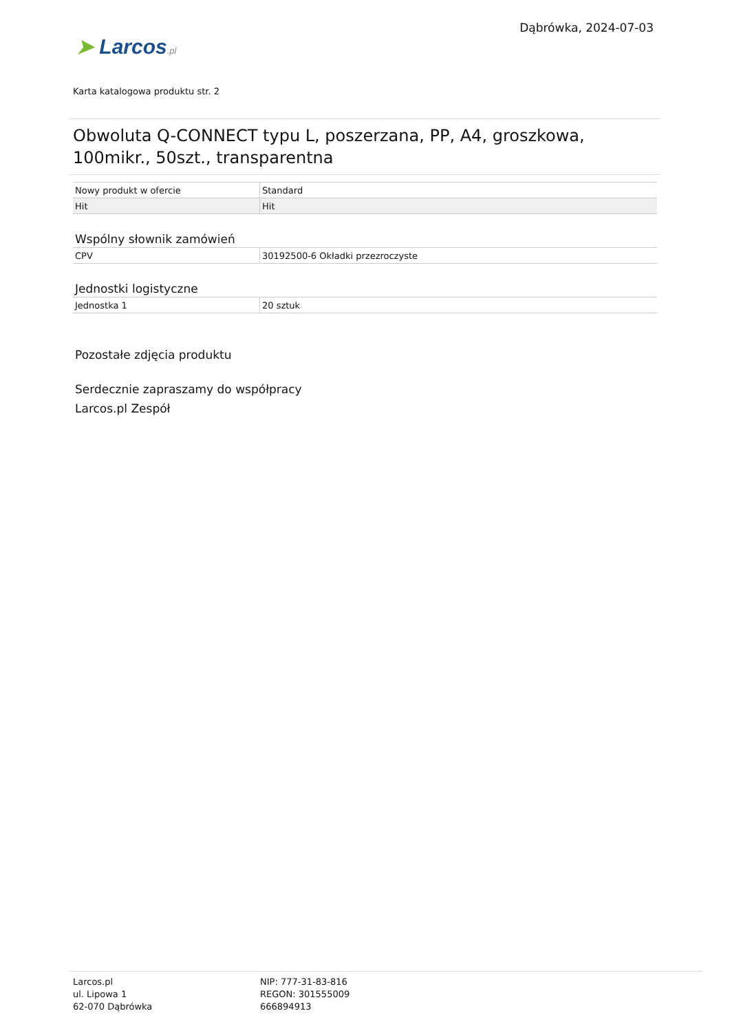➤ Larcos.pl
Dąbrówka, 2024-07-03
Karta katalogowa produktu str. 2
Obwoluta Q-CONNECT typu L, poszerzana, PP, A4, groszkowa, 100mikr., 50szt., transparentna
| Nowy produkt w ofercie | Standard |
| Hit | Hit |
Wspólny słownik zamówień
| CPV | 30192500-6 Okładki przezroczyste |
Jednostki logistyczne
| Jednostka 1 | 20 sztuk |
Pozostałe zdjęcia produktu
Serdecznie zapraszamy do współpracy
Larcos.pl Zespół
Larcos.pl
ul. Lipowa 1
62-070 Dąbrówka
NIP: 777-31-83-816
REGON: 301555009
666894913